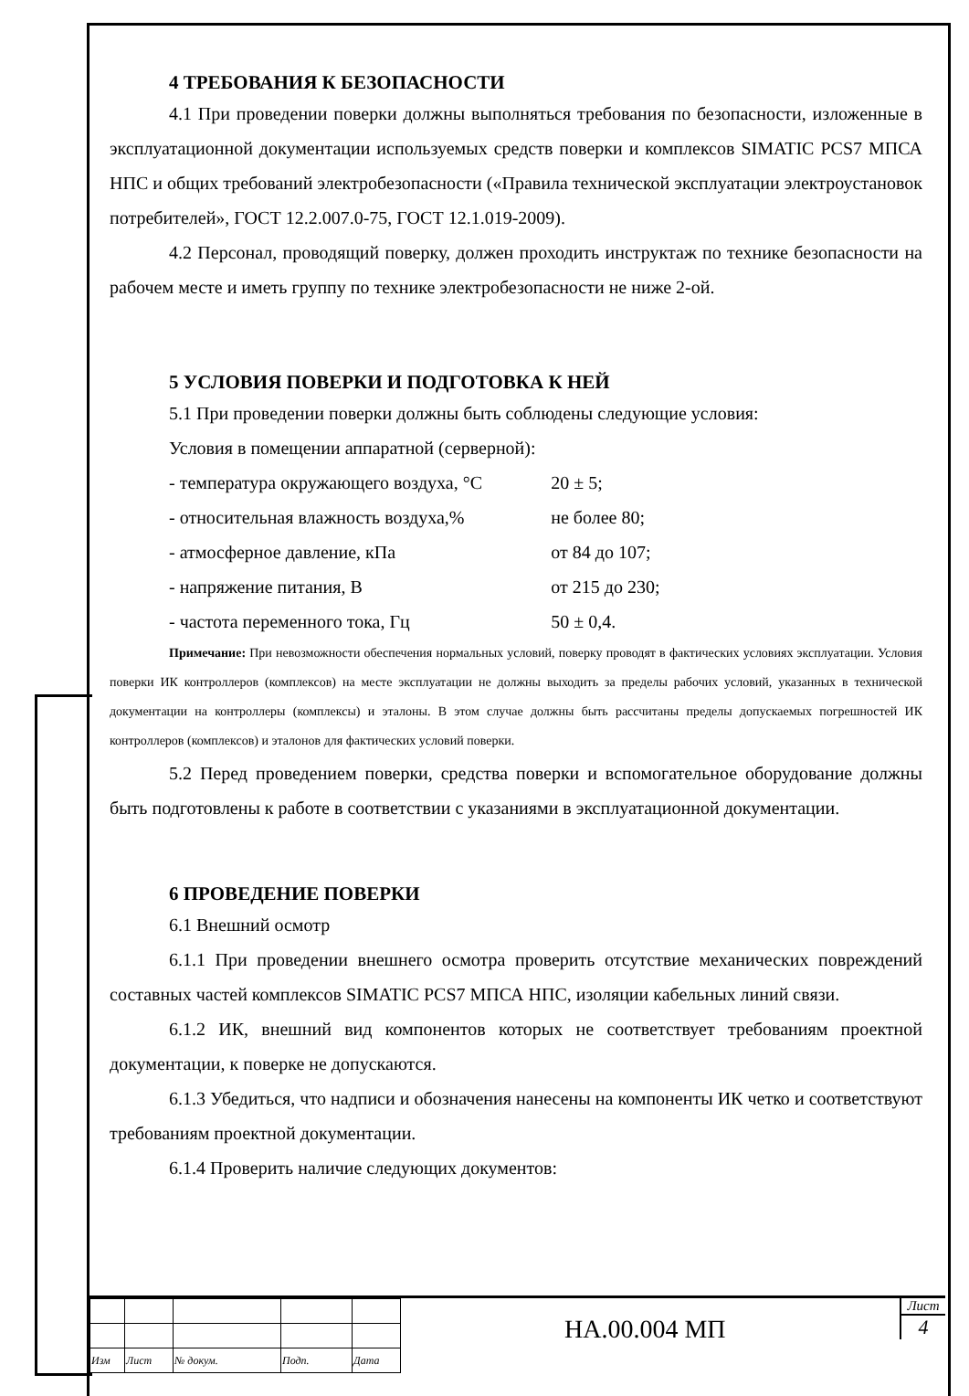4 ТРЕБОВАНИЯ К БЕЗОПАСНОСТИ
4.1 При проведении поверки должны выполняться требования по безопасности, изложенные в эксплуатационной документации используемых средств поверки и комплексов SIMATIC PCS7 МПСА НПС и общих требований электробезопасности («Правила технической эксплуатации электроустановок потребителей», ГОСТ 12.2.007.0-75, ГОСТ 12.1.019-2009).
4.2 Персонал, проводящий поверку, должен проходить инструктаж по технике безопасности на рабочем месте и иметь группу по технике электробезопасности не ниже 2-ой.
5 УСЛОВИЯ ПОВЕРКИ И ПОДГОТОВКА К НЕЙ
5.1 При проведении поверки должны быть соблюдены следующие условия:
Условия в помещении аппаратной (серверной):
| - температура окружающего воздуха, °С | 20 ± 5; |
| - относительная влажность воздуха,% | не более 80; |
| - атмосферное давление, кПа | от 84 до 107; |
| - напряжение питания, В | от 215 до 230; |
| - частота переменного тока, Гц | 50 ± 0,4. |
Примечание: При невозможности обеспечения нормальных условий, поверку проводят в фактических условиях эксплуатации. Условия поверки ИК контроллеров (комплексов) на месте эксплуатации не должны выходить за пределы рабочих условий, указанных в технической документации на контроллеры (комплексы) и эталоны. В этом случае должны быть рассчитаны пределы допускаемых погрешностей ИК контроллеров (комплексов) и эталонов для фактических условий поверки.
5.2 Перед проведением поверки, средства поверки и вспомогательное оборудование должны быть подготовлены к работе в соответствии с указаниями в эксплуатационной документации.
6 ПРОВЕДЕНИЕ ПОВЕРКИ
6.1 Внешний осмотр
6.1.1 При проведении внешнего осмотра проверить отсутствие механических повреждений составных частей комплексов SIMATIC PCS7 МПСА НПС, изоляции кабельных линий связи.
6.1.2 ИК, внешний вид компонентов которых не соответствует требованиям проектной документации, к поверке не допускаются.
6.1.3 Убедиться, что надписи и обозначения нанесены на компоненты ИК четко и соответствуют требованиям проектной документации.
6.1.4 Проверить наличие следующих документов:
| Изм | Лист | № докум. | Подп. | Дата |
НА.00.004 МП
Лист
4